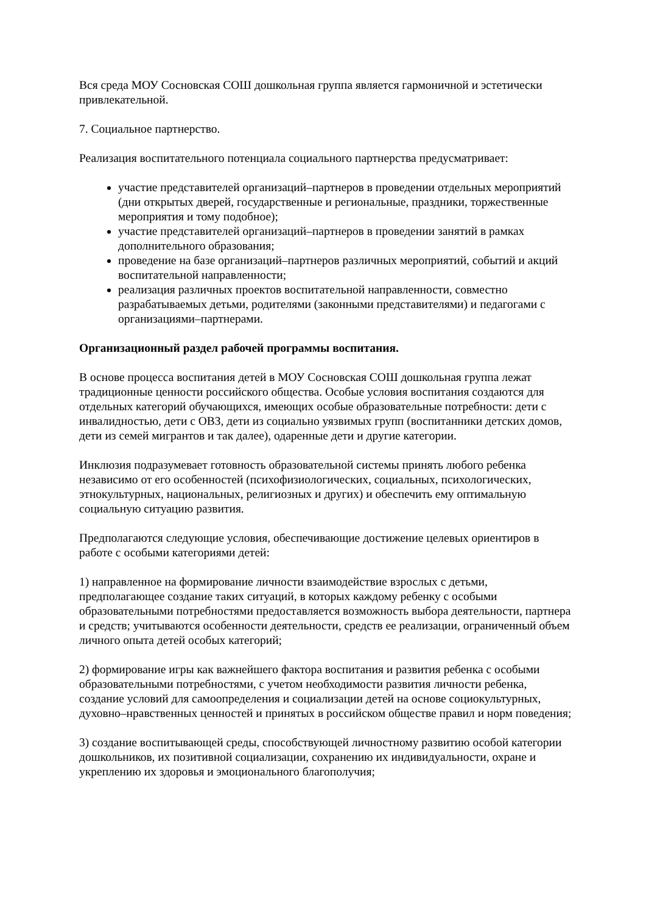Вся среда МОУ Сосновская СОШ дошкольная группа является гармоничной и эстетически привлекательной.
7. Социальное партнерство.
Реализация воспитательного потенциала социального партнерства предусматривает:
участие представителей организаций–партнеров в проведении отдельных мероприятий (дни открытых дверей, государственные и региональные, праздники, торжественные мероприятия и тому подобное);
участие представителей организаций–партнеров в проведении занятий в рамках дополнительного образования;
проведение на базе организаций–партнеров различных мероприятий, событий и акций воспитательной направленности;
реализация различных проектов воспитательной направленности, совместно разрабатываемых детьми, родителями (законными представителями) и педагогами с организациями–партнерами.
Организационный раздел рабочей программы воспитания.
В основе процесса воспитания детей в МОУ Сосновская СОШ дошкольная группа лежат традиционные ценности российского общества. Особые условия воспитания создаются для отдельных категорий обучающихся, имеющих особые образовательные потребности: дети с инвалидностью, дети с ОВЗ, дети из социально уязвимых групп (воспитанники детских домов, дети из семей мигрантов и так далее), одаренные дети и другие категории.
Инклюзия подразумевает готовность образовательной системы принять любого ребенка независимо от его особенностей (психофизиологических, социальных, психологических, этнокультурных, национальных, религиозных и других) и обеспечить ему оптимальную социальную ситуацию развития.
Предполагаются следующие условия, обеспечивающие достижение целевых ориентиров в работе с особыми категориями детей:
1) направленное на формирование личности взаимодействие взрослых с детьми, предполагающее создание таких ситуаций, в которых каждому ребенку с особыми образовательными потребностями предоставляется возможность выбора деятельности, партнера и средств; учитываются особенности деятельности, средств ее реализации, ограниченный объем личного опыта детей особых категорий;
2) формирование игры как важнейшего фактора воспитания и развития ребенка с особыми образовательными потребностями, с учетом необходимости развития личности ребенка, создание условий для самоопределения и социализации детей на основе социокультурных, духовно–нравственных ценностей и принятых в российском обществе правил и норм поведения;
3) создание воспитывающей среды, способствующей личностному развитию особой категории дошкольников, их позитивной социализации, сохранению их индивидуальности, охране и укреплению их здоровья и эмоционального благополучия;